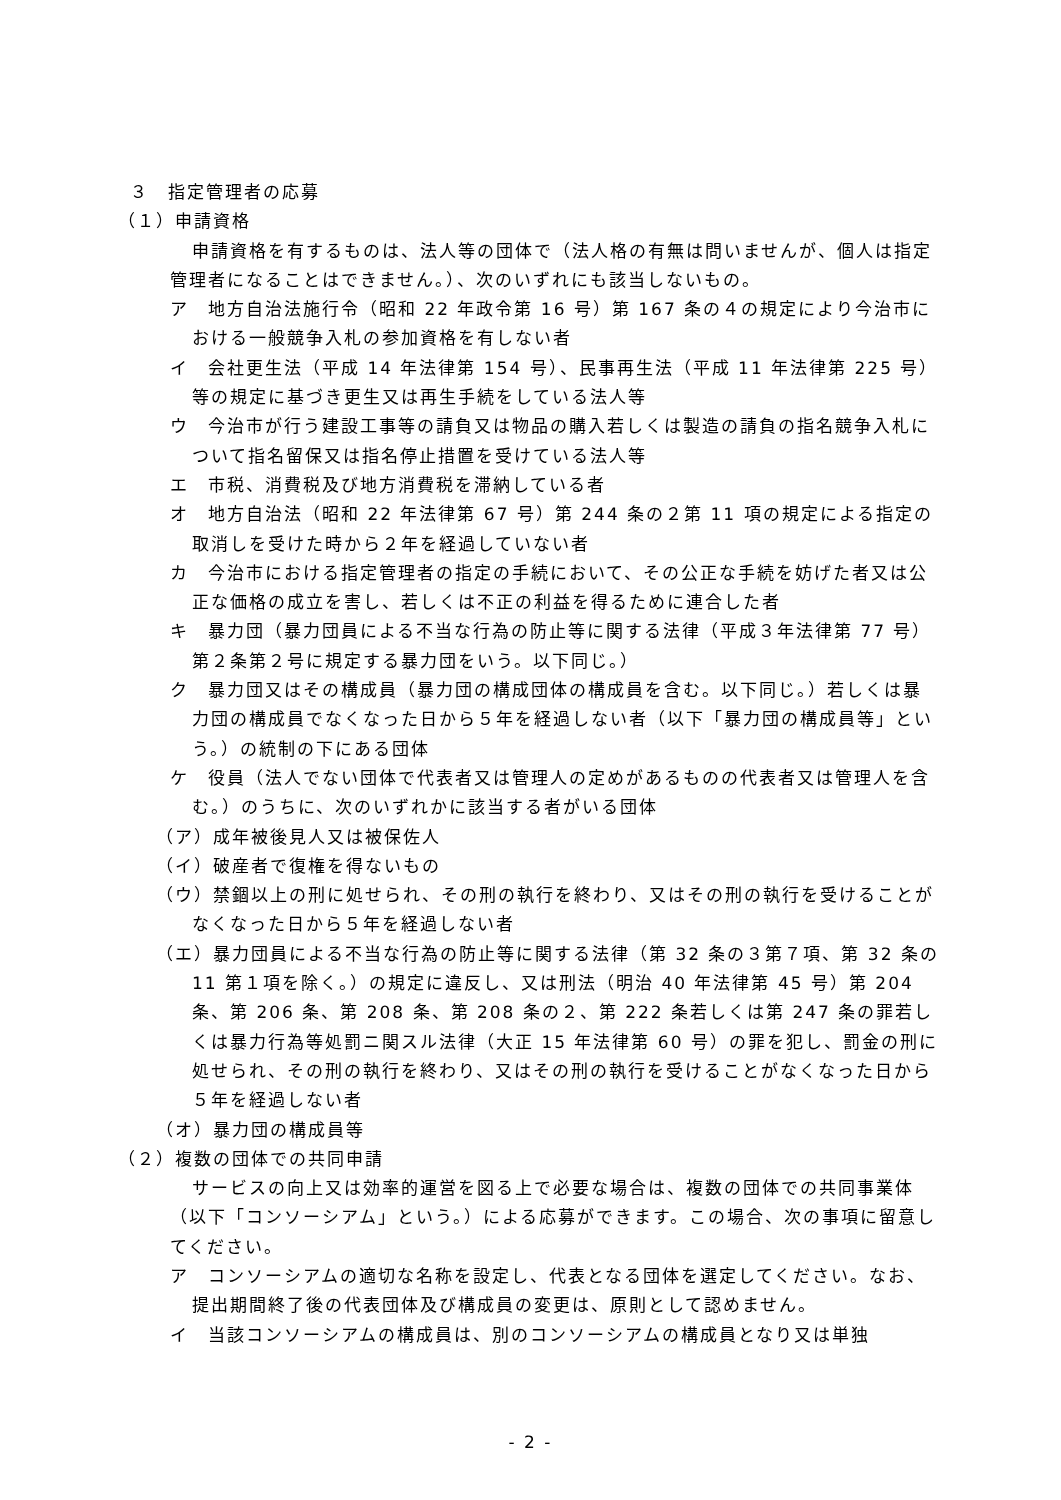３　指定管理者の応募
（１）申請資格
申請資格を有するものは、法人等の団体で（法人格の有無は問いませんが、個人は指定管理者になることはできません。）、次のいずれにも該当しないもの。
ア　地方自治法施行令（昭和 22 年政令第 16 号）第 167 条の４の規定により今治市における一般競争入札の参加資格を有しない者
イ　会社更生法（平成 14 年法律第 154 号）、民事再生法（平成 11 年法律第 225 号）等の規定に基づき更生又は再生手続をしている法人等
ウ　今治市が行う建設工事等の請負又は物品の購入若しくは製造の請負の指名競争入札について指名留保又は指名停止措置を受けている法人等
エ　市税、消費税及び地方消費税を滞納している者
オ　地方自治法（昭和 22 年法律第 67 号）第 244 条の２第 11 項の規定による指定の取消しを受けた時から２年を経過していない者
カ　今治市における指定管理者の指定の手続において、その公正な手続を妨げた者又は公正な価格の成立を害し、若しくは不正の利益を得るために連合した者
キ　暴力団（暴力団員による不当な行為の防止等に関する法律（平成３年法律第 77 号）第２条第２号に規定する暴力団をいう。以下同じ。）
ク　暴力団又はその構成員（暴力団の構成団体の構成員を含む。以下同じ。）若しくは暴力団の構成員でなくなった日から５年を経過しない者（以下「暴力団の構成員等」という。）の統制の下にある団体
ケ　役員（法人でない団体で代表者又は管理人の定めがあるものの代表者又は管理人を含む。）のうちに、次のいずれかに該当する者がいる団体
（ア）成年被後見人又は被保佐人
（イ）破産者で復権を得ないもの
（ウ）禁錮以上の刑に処せられ、その刑の執行を終わり、又はその刑の執行を受けることがなくなった日から５年を経過しない者
（エ）暴力団員による不当な行為の防止等に関する法律（第 32 条の３第７項、第 32 条の 11 第１項を除く。）の規定に違反し、又は刑法（明治 40 年法律第 45 号）第 204 条、第 206 条、第 208 条、第 208 条の２、第 222 条若しくは第 247 条の罪若しくは暴力行為等処罰ニ関スル法律（大正 15 年法律第 60 号）の罪を犯し、罰金の刑に処せられ、その刑の執行を終わり、又はその刑の執行を受けることがなくなった日から５年を経過しない者
（オ）暴力団の構成員等
（２）複数の団体での共同申請
サービスの向上又は効率的運営を図る上で必要な場合は、複数の団体での共同事業体（以下「コンソーシアム」という。）による応募ができます。この場合、次の事項に留意してください。
ア　コンソーシアムの適切な名称を設定し、代表となる団体を選定してください。なお、提出期間終了後の代表団体及び構成員の変更は、原則として認めません。
イ　当該コンソーシアムの構成員は、別のコンソーシアムの構成員となり又は単独
- 2 -